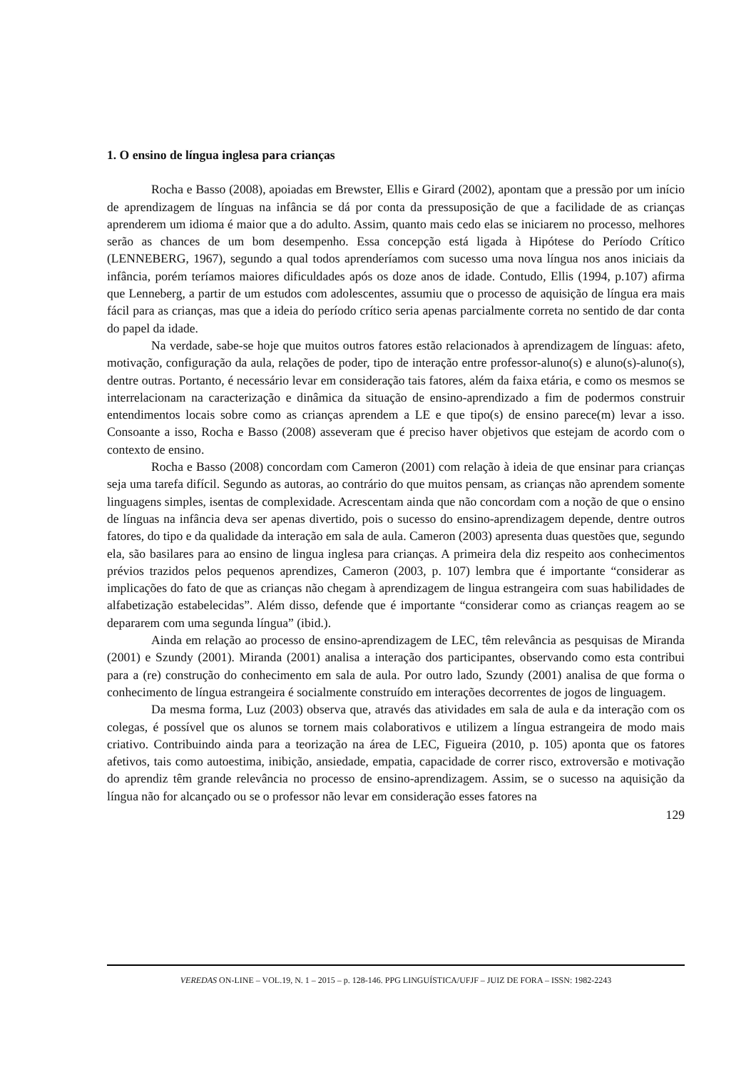1. O ensino de língua inglesa para crianças
Rocha e Basso (2008), apoiadas em Brewster, Ellis e Girard (2002), apontam que a pressão por um início de aprendizagem de línguas na infância se dá por conta da pressuposição de que a facilidade de as crianças aprenderem um idioma é maior que a do adulto. Assim, quanto mais cedo elas se iniciarem no processo, melhores serão as chances de um bom desempenho. Essa concepção está ligada à Hipótese do Período Crítico (LENNEBERG, 1967), segundo a qual todos aprenderíamos com sucesso uma nova língua nos anos iniciais da infância, porém teríamos maiores dificuldades após os doze anos de idade. Contudo, Ellis (1994, p.107) afirma que Lenneberg, a partir de um estudos com adolescentes, assumiu que o processo de aquisição de língua era mais fácil para as crianças, mas que a ideia do período crítico seria apenas parcialmente correta no sentido de dar conta do papel da idade.
Na verdade, sabe-se hoje que muitos outros fatores estão relacionados à aprendizagem de línguas: afeto, motivação, configuração da aula, relações de poder, tipo de interação entre professor-aluno(s) e aluno(s)-aluno(s), dentre outras. Portanto, é necessário levar em consideração tais fatores, além da faixa etária, e como os mesmos se interrelacionam na caracterização e dinâmica da situação de ensino-aprendizado a fim de podermos construir entendimentos locais sobre como as crianças aprendem a LE e que tipo(s) de ensino parece(m) levar a isso. Consoante a isso, Rocha e Basso (2008) asseveram que é preciso haver objetivos que estejam de acordo com o contexto de ensino.
Rocha e Basso (2008) concordam com Cameron (2001) com relação à ideia de que ensinar para crianças seja uma tarefa difícil. Segundo as autoras, ao contrário do que muitos pensam, as crianças não aprendem somente linguagens simples, isentas de complexidade. Acrescentam ainda que não concordam com a noção de que o ensino de línguas na infância deva ser apenas divertido, pois o sucesso do ensino-aprendizagem depende, dentre outros fatores, do tipo e da qualidade da interação em sala de aula. Cameron (2003) apresenta duas questões que, segundo ela, são basilares para ao ensino de lingua inglesa para crianças. A primeira dela diz respeito aos conhecimentos prévios trazidos pelos pequenos aprendizes, Cameron (2003, p. 107) lembra que é importante “considerar as implicações do fato de que as crianças não chegam à aprendizagem de lingua estrangeira com suas habilidades de alfabetização estabelecidas”. Além disso, defende que é importante “considerar como as crianças reagem ao se depararem com uma segunda língua” (ibid.).
Ainda em relação ao processo de ensino-aprendizagem de LEC, têm relevância as pesquisas de Miranda (2001) e Szundy (2001). Miranda (2001) analisa a interação dos participantes, observando como esta contribui para a (re) construção do conhecimento em sala de aula. Por outro lado, Szundy (2001) analisa de que forma o conhecimento de língua estrangeira é socialmente construído em interações decorrentes de jogos de linguagem.
Da mesma forma, Luz (2003) observa que, através das atividades em sala de aula e da interação com os colegas, é possível que os alunos se tornem mais colaborativos e utilizem a língua estrangeira de modo mais criativo. Contribuindo ainda para a teorização na área de LEC, Figueira (2010, p. 105) aponta que os fatores afetivos, tais como autoestima, inibição, ansiedade, empatia, capacidade de correr risco, extroversão e motivação do aprendiz têm grande relevância no processo de ensino-aprendizagem. Assim, se o sucesso na aquisição da língua não for alcançado ou se o professor não levar em consideração esses fatores na
129
VEREDAS ON-LINE – VOL.19, N. 1 – 2015 – p. 128-146. PPG LINGUÍSTICA/UFJF – JUIZ DE FORA – ISSN: 1982-2243